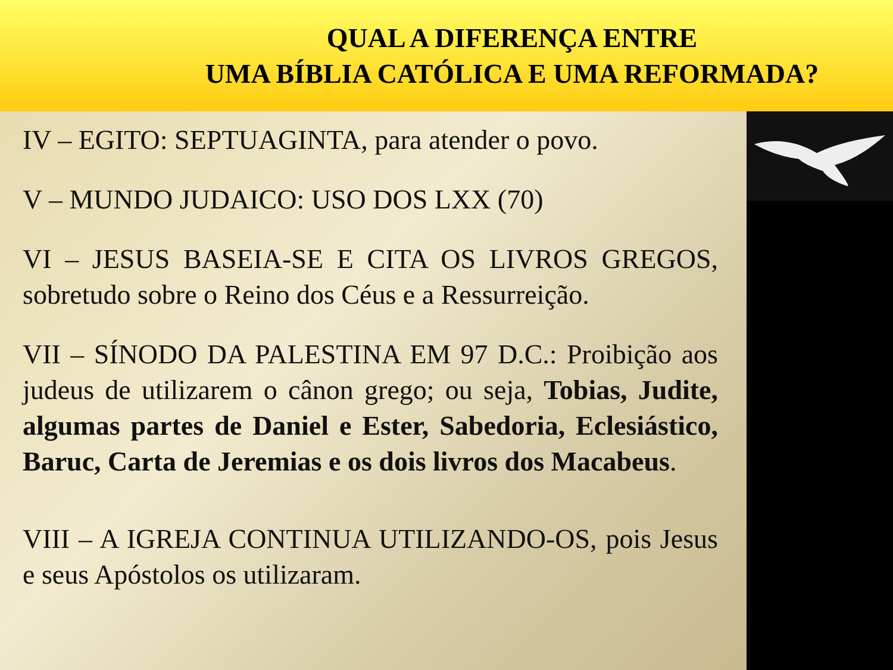QUAL A DIFERENÇA ENTRE
UMA BÍBLIA CATÓLICA E UMA REFORMADA?
IV – EGITO: SEPTUAGINTA, para atender o povo.
V – MUNDO JUDAICO: USO DOS LXX (70)
VI – JESUS BASEIA-SE E CITA OS LIVROS GREGOS, sobretudo sobre o Reino dos Céus e a Ressurreição.
VII – SÍNODO DA PALESTINA EM 97 D.C.: Proibição aos judeus de utilizarem o cânon grego; ou seja, Tobias, Judite, algumas partes de Daniel e Ester, Sabedoria, Eclesiástico, Baruc, Carta de Jeremias e os dois livros dos Macabeus.
VIII – A IGREJA CONTINUA UTILIZANDO-OS, pois Jesus e seus Apóstolos os utilizaram.